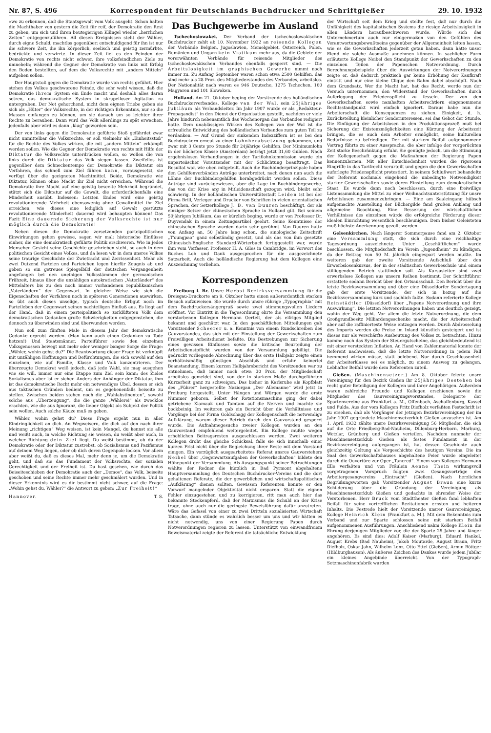Nr. 87, S. 496 Korrespondent für Deutschlands Buchdrucker und Schriftgießer 29. 10. 1932
»wo zu erkennen, daß die Staatsgewalt vom Volk ausgeht. Schon halten die Machthaber von gestern die Zeit für reif, der Demokratie den Rest zu geben, um sich und ihren beutegierigen Klüngel wieder „herrlichen Zeiten“ entgegenzuführen. All diesen Ereignissen steht der Wähler, durch eigne Schuld, machtlos gegenüber; entschuldigend für ihn ist nur die schwere Zeit, die ihn körperlich, seelisch und geistig zermürbte, bedrückte und verwirrte. In dieser Zeit fiel es den Feinden der Demokratie von rechts nicht schwer, ihre volksfeindlichen Ziele zu umnebeln; während die Gegner der Demokratie von links mit Erfolg den Boden bestellten, auf dem die Volksrechte mit „andern Mitteln“ aufgehen sollen.
Der Hauptstoß gegen die Demokratie wurde von rechts geführt. Hier stehen des Volkes geschworene Feinde, die sehr wohl wissen, daß die Demokratie ihrem System ein Ende macht und deshalb alles daran setzen, das demokratische System in skrupelloser Agitation zu untergraben. Der Not gehorchend, nicht dem eignen Triebe geben sie sich als „Hüter“ der Volksrechte, in der richtigen Erkenntnis, nur so die Massen einfangen zu können, um sie danach um so leichter ihrer Rechte zu berauben. Dann wird das Volk allerdings zu spät erwachen, jedenfalls aber wird es dann „klug“ geworden sein.
Der von links gegen die Demokratie geführte Stoß gefährdet zwar nicht unmittelbar die Volksrechte, er soll vielmehr als „Einheitsstoß“ für die Rechte des Volkes wirken, die mit „andern Mitteln“ erkämpft werden sollen. Wie die Gegner der Demokratie von rechts mit Hilfe der Diktatur die Volksrechte unterdrücken wollen, so wollen die von links durch die Diktatur das Volk siegen lassen. Zweifellos ist gegenüber dem Schneckentempo der Demokratie die Diktatur ein Verfahren, das schnell zum Ziel führen kann, vorausgesetzt, sie verfügt über die geeigneten Machtmittel. Beide, Demokratie wie Diktatur, können ohne Macht ihr Ziel nicht erreichen. Während die Demokratie ihre Macht auf eine geistig beseelte Mehrheit begründet, stützt sich die Diktatur auf die Gewalt, die erforderlichenfalls eine Minderheit ausübt. Indessen: Letzten Endes wird eine geistig revolutionierende Mehrheit ebensowenig ohne Gewaltmittel ihr Ziel erreichen, wie dieses eine lediglich auf Gewalt gestützte revolutionierende Minderheit dauernd wird behaupten können! Das Fazit: Eine dauernde Sicherung der Volksrechte ist nur möglich durch die Demokratie!
Neben diesen die Demokratie zersetzenden parteipolitischen Einwirkungen gehen gewisse, sagen wir mal: historische Einflüsse einher, die eine demokratisch geführte Politik erschweren. Wie in jedes Menschen Gesicht seine Geschichte geschrieben steht, so auch in dem politischen Gesicht eines Volkes, und da lesen wir in dem unsres Volkes seine traurige Geschichte der Zwietracht und Zerrissenheit. Mehr als zwei Dutzend Parteien und Parteichen legen hierfür Zeugnis ab und geben so ein getreues Spiegelbild der deutschen Vergangenheit; angefangen bei den uneinigen Volksstämmen der germanischen Frühzeit, hinaus über die unzähligen autokratischen „Vaterländer“ des Mittelalters bis zu den noch immer vorhandenen republikanischen „Vaterländern“ der Gegenwart. In gleicher Weise wie sich die Eigenschaften der Vorfahren noch in späteren Generationen auswirken, so übt auch dieses unselige, typisch deutsche Erbgut noch im Parteileben der Gegenwart seinen nachteiligen Einfluß aus. Es liegt auf der Hand, daß in einem parteipolitisch so zerklüfteten Volk dem demokratischen Gedanken große Schwierigkeiten entgegenstehen, die dennoch zu überwinden sind und überwunden werden.
Nun soll zum fünften Male in diesem Jahr der demokratische Gedanke erprobt werden. (Man kann auch einen Gedanken zu Tode hetzen!) Und Staatsmänner, Parteiführer sowie den einzelnen Volksgenossen bewegt mit mehr oder weniger banger Sorge die Frage: „Wähler, wohin gehst du?“ Die Beantwortung dieser Frage ist verknüpft mit unzähligen Hoffnungen und Befürchtungen, die sich sowohl auf den einzelnen, wie auf Familie, Klasse und Volk konzentrieren. Der überzeugte Demokrat weiß jedoch, daß jede Wahl, sie mag ausgehen wie sie will, immer nur eine Etappe zum Ziel sein kann; des Zieles Sozialismus aber ist er sicher. Anders der Anhänger der Diktatur, ihm ist das demokratische Recht mehr ein notwendiges Übel, dessen er sich aus taktischen Gründen bedient, um es gegebenenfalls beiseite zu stellen. Zwischen beiden stehen noch die „Wahlabstinenten“, sowohl solche aus „Überzeugung“, die die ganze „Wählerei“ als zwecklos erachten, wie die aus Ignoranz, die lieber Objekt als Subjekt der Politik sein wollen. Auch solche Käuze muß es geben.
Wähler, wohin gehst du? Diese Frage ergeht nun in aller Eindringlichkeit an dich. An Wegweisern, die dich auf den nach ihrer Meinung „richtigen“ Weg weisen, ist kein Mangel, du kennst sie alle und weißt auch, in welche Richtung sie weisen, du weißt aber auch, in welcher Richtung dein Ziel liegt. Du weißt bestimmt, ob du der Demokratie oder der Diktatur zustrebst, ob Sozialismus und Pazifismus auf deinem Weg liegen, oder ob dich deren Gegenpole locken. Vor allem aber weißt du, daß es dieses Mal, mehr denn je, um die Demokratie geht, und daß sie das Fundament der Volksrechte, der sozialen Gerechtigkeit und der Freiheit ist. Du hast gesehen, wie durch das Beiseiteschieben der Demokratie auch der „Demos“, das Volk, beiseite geschoben und seine Rechte immer mehr geschmälert wurden. Und in dieser Erkenntnis wird es dir bestimmt nicht schwer, auf die Frage: „Wohin gehst du, Wähler?“ die Antwort zu geben: „Zur Freiheit!“
Hannover. T. S.
Das Buchgewerbe im Ausland
Tschechoslowakei. Der Verband der tschechoslowakischen Buchdrucker zahlt ab 10. November 1932 an reisende Kollegen der Verbände Belgien, Jugoslawien, Memelgebiet, Österreich, Polen, Rumänien und Ungarn kein Viatikum mehr aus, da die Gebiete der vorerwähnten Verbände für reisende Mitglieder des tschechoslowakischen Verbandes ebenfalls gesperrt sind. — Die Arbeitslosigkeit im graphischen Gewerbe nimmt noch immer zu. Zu Anfang September waren schon etwa 2500 Gehilfen, das sind mehr als 28 Proz. des Mitgliederstandes des Verbandes, arbeitslos. Der Nationalität nach waren es 946 Deutsche, 1275 Tschechen, 160 Magyaren und 101 Slowaken.
Holland. Am 21. Oktober beging der Vorsitzende des holländischen Buchdruckerverbandes, Kollege van der Wal, sein 25jähriges Jubiläum als Verbandsleiter. Im Jahr 1907 wurde er als „Redakteur-Propagandist“ in den Dienst der Organisation gestellt, nachdem er viele Jahre hindurch nebenamtlich das Wochenorgan des Verbandes redigiert hatte. Dem unablässigen Wirken des Kollegen van der Wal ist die erfreuliche Entwicklung des holländischen Verbandes zum guten Teil zu verdanken. — Auf Grund der sinkenden Indexziffern ist es bei den Buchdruckern erneut zu einer Lohnherabsetzung gekommen, und zwar mit 3 Cents pro Stunde für 24jährige Gehilfen. Der Minimumlohn in der höchsten Klasse (Amsterdam) beträgt jetzt 31,60 Gulden. Nach ergebnislosen Verhandlungen in der Tariflohnkommission wurde ein unparteiischer Vorsitzender mit der Schlichtung beauftragt. Das Resultat war, wie oben mitgeteilt. Auch die Buchbinderprinzipale haben den Gehilfenverbänden Anträge unterbreitet, nach denen nun auch die Löhne der Buchbindergehilfen herabgedrückt werden sollen. Diese Anträge sind zurückgewiesen, aber die Lage im Buchbindergewerbe, das von der Krise arg in Mitleidenschaft gezogen wird, bleibt sehr schwierig. In der holländischen Universitätsstadt Leiden ist bei der Firma Brill, Verleger und Drucker von Schriften in vielen orientalischen Sprachen, der Setzerkollege J. B. van Duuren beschäftigt, der als einziger Setzer der chinesischen Sprache in Holland gilt. Bei seinem 50jährigen Jubiläum, das er kürzlich beging, wurde er von Professor Dr. Duyvendak in einem Zeitungsartikel geehrt. Seine Kenntnisse der chinesischen Sprache wurden darin sehr gerühmt. Van Duuren hatte von Anfang an, 50 Jahre lang schon, die sinologische Zeitschrift „T'oungpao“ ganz selbständig gesetzt, und als das von ihm gesetzte Chinesisch-Englische Standard-Wörterbuch fertiggestellt war, wurde ihm vom Verfasser, Professor H. A. Giles in Cambridge, im Vorwort des Buches Lob und Dank ausgesprochen für die ausgezeichnete Satzarbeit. Auch die holländische Regierung hat dem Kollegen eine Auszeichnung verliehen.
Korrespondenzen
Freiburg i. Br. Unsre Herbst-Bezirksversammlung für die Breisgau-Druckorte am 9. Oktober hatte einen außerordentlich starken Besuch aufzuweisen. Sie wurde durch unsre rührige „Typographia“ mit dem Buchdruckersängergruß sowie zwei stimmungsvollen Liedern eröffnet. Vor Eintritt in die Tagesordnung ehrte die Versammlung den verstorbenen Kollegen Hermann Oertelt, der als eifriges Mitglied bekannt und geschätzt war. In den geschäftlichen Mitteilungen gab Vorsitzender Scheerer u. a. Kenntnis von einem Rundschreiben des Gauvorstandes, das sich mit der Einstellung der Gewerkschaften zum Freiwilligen Arbeitsdienst befaßte. Die Bestrebungen zur Sicherung eines gewissen Einflusses sowie die kritische Beurteilung der Arbeitsdienstpflicht wurden von der Versammlung gebilligt. Die gedruckt vorliegende Abrechnung über das erste Halbjahr zeigte einen verhältnismäßig günstigen Abschluß und erfuhr keinerlei Beanstandung. Einem kurzen Halbjahrsbericht des Vorsitzenden war zu entnehmen, daß immer noch etwa 30 Proz. der Mitgliedschaft arbeitslos gemeldet sind, von der in starkem Maße durchgeführten Kurzarbeit ganz zu schweigen. Das bisher in Karlsruhe als Kopfblatt des „Führer“ hergestellte Naziorgan „Der Allemanne“ wird jetzt in Freiburg hergestellt. Unter Hängen und Würgen wurde die erste Nummer geboren. Selbst der Rotationsmaschine ging der dabei getriebene Klamauk und Tamtam auf die Nerven und machte sie bockbeinig. Im weiteren gab ein Bericht über die Verhältnisse und Vorgänge bei der Firma Goldschagg der Kollegenschaft die notwendige Aufklärung, warum dieser Betrieb durch den Gauvorstand gesperrt wurde. Die Aufnahmegesuche zweier Kollegen wurden an den Gauvorstand empfehlend weitergeleitet. Ein Kollege mußte wegen erheblichen Beitragsresten ausgeschlossen werden. Zwei weiteren Kollegen droht das gleiche Schicksal, falls sie sich innerhalb einer kurzen Frist nicht über die Begleichung ihrer Reste mit dem Vorstand einigen. Ein vorzüglich ausgearbeitetes Referat unsres Gauvorstehers Neibel über „Gegenwartsaufgaben der Gewerkschaften“ bildete den Höhepunkt der Versammlung. Als Ausgangspunkt seiner Betrachtungen wählte der Redner die kürzlich in Bad Pyrmont abgehaltene Hauptversammlung des Deutschen Buchdrucker-Vereins und die dort gehaltenen Referate, die der gewerblichen und wirtschaftspolitischen „Aufklärung“ dienen sollten. Gewissen Referenten konnte er den Vorwurf mangelnder Objektivität nicht ersparen. Statt die eignen Fehler einzugestehen und zu korrigieren, ritt man auch hier das bekannte Steckenpferd, daß der Marxismus die Schuld an der Krise trage, ohne auch nur die geringste Beweisführung dafür anzutreten. Wäre das Gefasel von einer zu zwei Dritteln sozialisierten Wirtschaft Tatsache, dann stünde es wahrlich besser um uns und wir hätten es nicht notwendig, uns von einer Regierung Papen durch Notverordnungen regieren zu lassen. Unterstützt von einwandfreiem Beweismaterial zeigte der Referent die tatsächliche Entwicklung
der Wirtschaft seit dem Krieg und stellte fest, daß nur durch die Unfähigkeit des kapitalistischen Systems die riesige Arbeitslosigkeit in allen Ländern heraufbeschworen wurde. Würde sich das Unternehmertum auch nur einigermaßen von den Gefühlen des Verantwortungsbewußtseins gegenüber der Allgemeinheit leiten lassen, wie es die Gewerkschaften jederzeit getan haben, dann hätte unser Elend nie solche Ausmaße annehmen können. In sachlicher Form erläuterte Kollege Neibel den Standpunkt der Gewerkschaften zu den einzelnen Teilen der Papenschen Notverordnung. Durch Berechnungsbeispiele über die Auswirkungen der Notverordnungen zeigte er, daß dadurch praktisch gar keine Erhöhung der Kaufkraft eintritt und nur eine kleine Clique den Rahm dabei abschöpft. Nach dem Grundsatz, Wer die Macht hat, hat das Recht, werde nun der Versuch unternommen, den Widerstand der Gewerkschaften durch Auferlegung der Friedenspflicht zu fesseln. Der von den Gewerkschaften sowie namhaften Arbeitsrechtlern eingenommene Rechtsstandpunkt wird einfach ignoriert. Daraus habe nun die Arbeiterschaft die Konsequenzen zu ziehen. Einigkeit, d. h. Zurückstellung kleinlicher Sonderinteressen, sei das Gebot der Stunde. Die Einfügung der Arbeitslosen in den Produktionsprozeß muß bei Sicherung der Existenzmöglichkeiten eine Kürzung der Arbeitszeit bringen, die es auch dem Arbeiter ermöglicht, seine kulturellen Bedürfnisse zu befriedigen. Der mit starkem Beifall aufgenommene Vortrag führte zu einer Aussprache, die aber infolge der vorgerückten Zeit starke Beschränkung erfuhr. Sie genügte jedoch, um die Stimmung der Kollegenschaft gegen die Maßnahmen der Regierung Papen kennenzulernen. Mit aller Entschiedenheit wurden die rigorosen Eingriffe in das Tarifrecht verurteilt und gegen die den Gewerkschaften auferlegte Friedenspflicht protestiert. In seinem Schlußwort behandelte der Referent nochmals eingehend die unbedingte Notwendigkeit starker Gewerkschaften sowie deren Einstellung zum demokratischen Staat. Es wurde dann noch beschlossen, durch eine freiwillige Listensammlung die Mittel zu einer Weihnachtsunterstützung für unsre Arbeitslosen zusammenzubringen. — Eine am Saaleingang hübsch aufgemachte Ausstellung der Büchergilde fand großen Anklang und allgemeine Beachtung. Eine Besserung der wirtschaftlichen Verhältnisse des einzelnen würde die erfolgreiche Förderung dieser idealen Einrichtung wesentlich beschleunigen. Dem bisher Geleisteten muß höchste Anerkennung gezollt werden.
Gelsenkirchen. Nach längerer Sommerpause fand am 2. Oktober eine Versammlung statt, die sich durch eine reichhaltige Tagesordnung auszeichnete. Unter „Geschäftlichem“ wurde beschlossen, die Mitgliedschaft im Verein „Jugendheim“ zu kündigen, da der Beitrag von 50 M. jährlich eingespart werden mußte. Im weiteren gab der zweite Vorsitzende Aufschluß über den Erwerbslosenkursus, der in der städtischen Gewerbeschule und einem stilliegenden Betrieb stattfinden soll. Als Kursusleiter sind zwei erwerbslose Kollegen aus unsern Reihen bestimmt. Der Schriftführer erstattete sodann Bericht über den Ortsausschuß. Den Bericht über die letzte Bezirksversammlung und über eine Düsseldorfer Sondertagung gab der erste Vorsitzende, der sich in bezug auf die Bezirksversammlung kurz und sachlich faßte. Sodann referierte Kollege Reinstädtler (Düsseldorf) über „Papens Notverordnung und ihre Auswirkung“. Die letzten Notverordnungen haben uns deutlich gezeigt, wohin der Weg geht. Vor allem die letzte Notverordnung, die dem Großgrundbesitz Milliardengeschenke macht, die der Arbeiterschaft aber auf die raffinierteste Weise entzogen werden. Durch Abdrosselung des Imports werden die Preise im Inland künstlich gesteigert und ist dieses nur als verschärfte Ausbeutung des Volkes zu betrachten. Hinzu komme noch das System der Steuergutscheine, das gleichbedeutend ist mit einer versteckten Inflation. An Hand von Zahlenmaterial konnte der Referent nachweisen, daß die letzte Notverordnung in jedem Fall hemmend wirken müsse, statt belebend. Nur durch Geschlossenheit der Arbeiterklasse sei es möglich, zu einem Ausweg zu gelangen. Lebhafter Beifall wurde dem Referenten zuteil.
Gießen. (Maschinensetzer.) Am 8. Oktober feierte unsre Vereinigung für den Bezirk Gießen ihr 25jähriges Bestehen bei recht guter Beteiligung der Kollegen und ihrer Angehörigen. Außerdem waren zahlreiche Freunde und Kollegen erschienen sowie die Mitglieder des Gauvereinigungsvorstandes, Delegierte der Spartenvereine aus Frankfurt a. M., Offenbach, Aschaffenburg, Kassel und Fulda. Aus der vom Kollegen Fritz Diefholz verfaßten Festschrift ist zu ersehen, daß als Vorgänger der jetzigen Bezirksvereinigung der im Jahr 1907 gegründete Maschinensetzerklub Gießen anzusehen ist. Am 1. April 1932 zählte unsre Bezirksvereinigung 56 Mitglieder, die sich auf die Orte Friedberg-Bad-Nauheim, Dillenburg-Herborn, Marburg, Wetzlar, Grünberg und Gießen verteilen. Nachdem nunmehr der Maschinensetzerklub Gießen als festes Fundament in der Bezirksvereinigung aufgegangen ist, hat dessen Geschichte auch gleichzeitig Geltung als Vorgeschichte des heutigen Vereins. Die im Saal des Gewerkschaftshauses abgehaltene Feier wurde eingeleitet durch die Ouvertüre zur Oper „Tancred“. Einem vom Kollegen Hermann Elle verfaßten und von Fräulein Aenne Thein wirkungsvoll vorgetragenen Vorspruch folgten zwei Gesangsvorträge des Arbeitergesangvereins „Eintracht“ (Gießen). Nach herzlichen Begrüßungsworten gab Vorsitzender August Braun eine kurze Schilderung über die Gründung der Vereinigung als Maschinensetzerklub Gießen und gedachte in ehrender Weise der Verstorbenen. Herr Bruck vom Stadttheater Gießen fand lebhaften Beifall für seine vortrefflichen Rezitationen ernsten und heiteren Inhalts. Die Festrede hielt der Vorsitzende unsrer Gauvereinigung, Kollege Heinrich Klein (Frankfurt a. M.). Mit dem Bekenntnis zum Verband und zur Sparte schlossen seine mit starkem Beifall aufgenommenen Ausführungen. Anschließend nahm Kollege Klein die Ehrung derjenigen Mitglieder vor, die der Sparte 25 Jahre und länger angehören. Es sind dies: Adolf Kaiser (Marburg), Eduard Hankel, August Krebs (Bad Nauheim), Jakob Moutarde, August Braun, Fritz Diefholz, Oskar Jahn, Wilhelm Lenz, Otto Ettel (Gießen), Armin Böttger (Hildburghausen). Als äußeres Zeichen des Dankes wurde jedem Jubilar ein kleines Angebinde überreicht. Von der Typograph-Setzmaschinenfabrik wurden